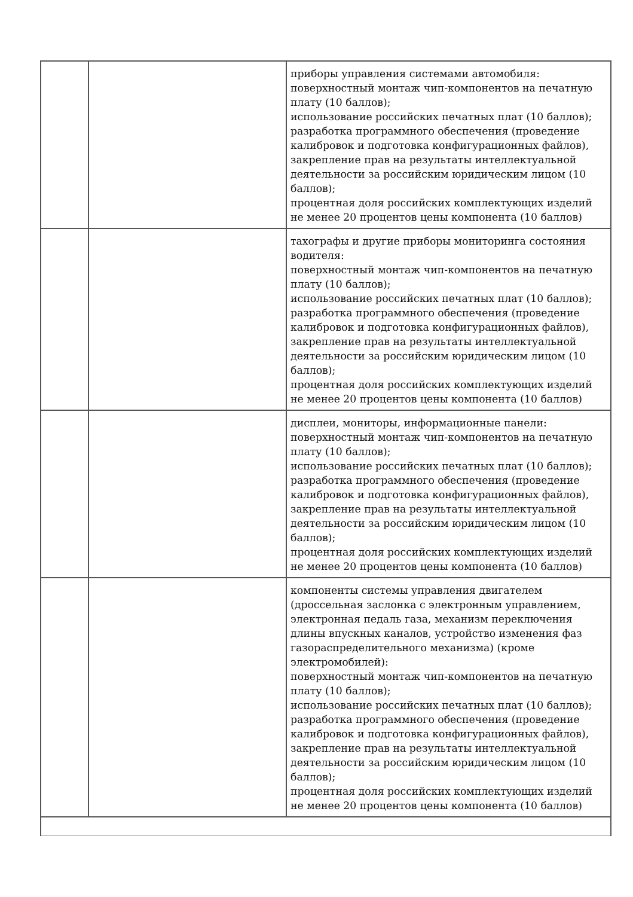| | | приборы управления системами автомобиля: поверхностный монтаж чип-компонентов на печатную плату (10 баллов); использование российских печатных плат (10 баллов); разработка программного обеспечения (проведение калибровок и подготовка конфигурационных файлов), закрепление прав на результаты интеллектуальной деятельности за российским юридическим лицом (10 баллов); процентная доля российских комплектующих изделий не менее 20 процентов цены компонента (10 баллов) |
| | | тахографы и другие приборы мониторинга состояния водителя: поверхностный монтаж чип-компонентов на печатную плату (10 баллов); использование российских печатных плат (10 баллов); разработка программного обеспечения (проведение калибровок и подготовка конфигурационных файлов), закрепление прав на результаты интеллектуальной деятельности за российским юридическим лицом (10 баллов); процентная доля российских комплектующих изделий не менее 20 процентов цены компонента (10 баллов) |
| | | дисплеи, мониторы, информационные панели: поверхностный монтаж чип-компонентов на печатную плату (10 баллов); использование российских печатных плат (10 баллов); разработка программного обеспечения (проведение калибровок и подготовка конфигурационных файлов), закрепление прав на результаты интеллектуальной деятельности за российским юридическим лицом (10 баллов); процентная доля российских комплектующих изделий не менее 20 процентов цены компонента (10 баллов) |
| | | компоненты системы управления двигателем (дроссельная заслонка с электронным управлением, электронная педаль газа, механизм переключения длины впускных каналов, устройство изменения фаз газораспределительного механизма) (кроме электромобилей): поверхностный монтаж чип-компонентов на печатную плату (10 баллов); использование российских печатных плат (10 баллов); разработка программного обеспечения (проведение калибровок и подготовка конфигурационных файлов), закрепление прав на результаты интеллектуальной деятельности за российским юридическим лицом (10 баллов); процентная доля российских комплектующих изделий не менее 20 процентов цены компонента (10 баллов) |